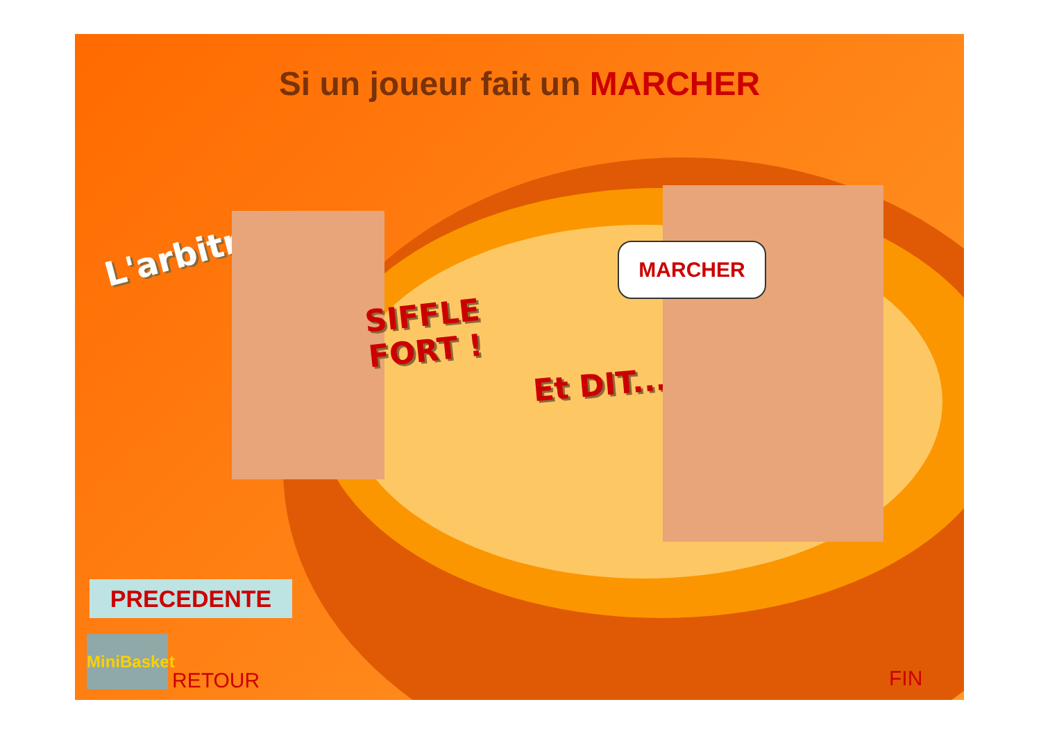Si un joueur fait un MARCHER
L'arbitre
SIFFLE
FORT !
Et DIT...
MARCHER
PRECEDENTE
MiniBasket
RETOUR FIN